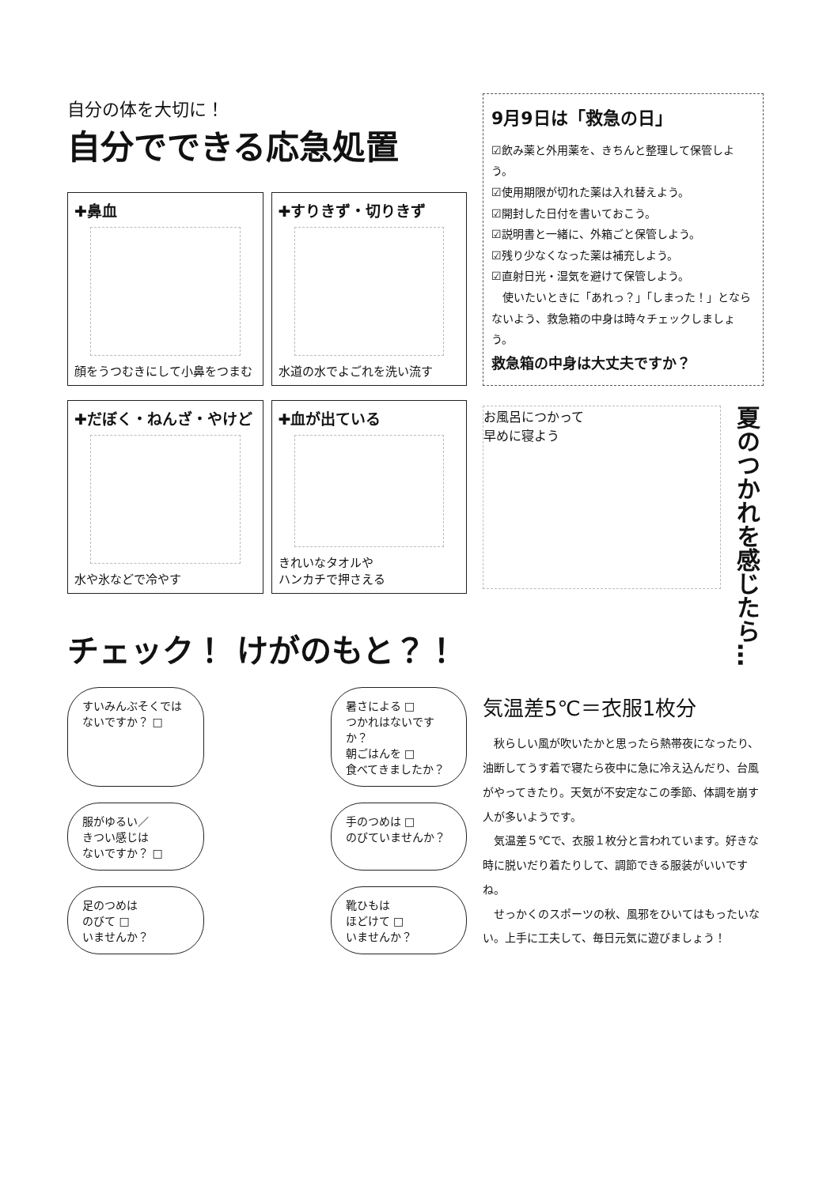自分の体を大切に！
自分でできる応急処置
✚鼻血
顔をうつむきにして小鼻をつまむ
✚すりきず・切りきず
水道の水でよごれを洗い流す
✚だぼく・ねんざ・やけど
水や氷などで冷やす
✚血が出ている
きれいなタオルや
ハンカチで押さえる
チェック！ けがのもと？！
すいみんぶそくでは
ないですか？ □
暑さによる □
つかれはないですか？
朝ごはんを □
食べてきましたか？
服がゆるい／
きつい感じは
ないですか？ □
手のつめは □
のびていませんか？
足のつめは
のびて □
いませんか？
靴ひもは
ほどけて □
いませんか？
9月9日は「救急の日」
☑飲み薬と外用薬を、きちんと整理して保管しよう。
☑使用期限が切れた薬は入れ替えよう。
☑開封した日付を書いておこう。
☑説明書と一緒に、外箱ごと保管しよう。
☑残り少なくなった薬は補充しよう。
☑直射日光・湿気を避けて保管しよう。
　使いたいときに「あれっ？」「しまった！」とならないよう、救急箱の中身は時々チェックしましょう。
救急箱の中身は大丈夫ですか？
お風呂につかって
早めに寝よう
夏のつかれを感じたら…
気温差5℃＝衣服1枚分
　秋らしい風が吹いたかと思ったら熱帯夜になったり、油断してうす着で寝たら夜中に急に冷え込んだり、台風がやってきたり。天気が不安定なこの季節、体調を崩す人が多いようです。
　気温差５℃で、衣服１枚分と言われています。好きな時に脱いだり着たりして、調節できる服装がいいですね。
　せっかくのスポーツの秋、風邪をひいてはもったいない。上手に工夫して、毎日元気に遊びましょう！